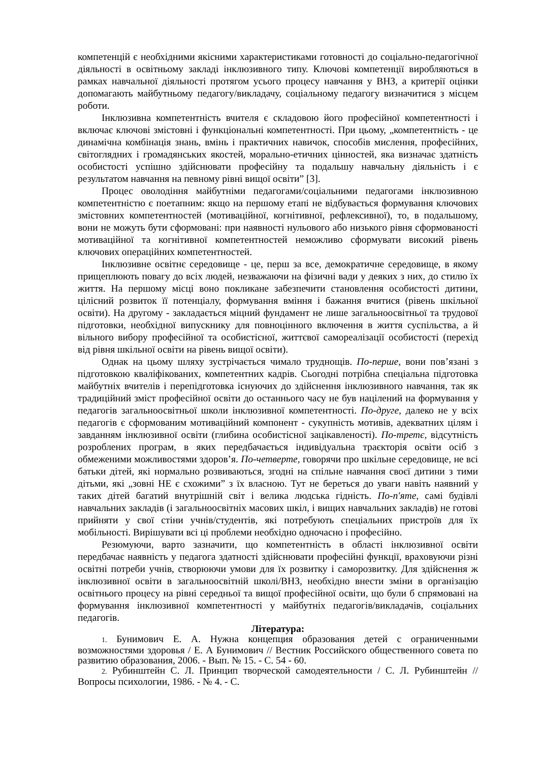компетенцій є необхідними якісними характеристиками готовності до соціально-педагогічної діяльності в освітньому закладі інклюзивного типу. Ключові компетенції виробляються в рамках навчальної діяльності протягом усього процесу навчання у ВНЗ, а критерії оцінки допомагають майбутньому педагогу/викладачу, соціальному педагогу визначитися з місцем роботи.
Інклюзивна компетентність вчителя є складовою його професійної компетентності і включає ключові змістовні і функціональні компетентності. При цьому, „компетентність - це динамічна комбінація знань, вмінь і практичних навичок, способів мислення, професійних, світоглядних і громадянських якостей, морально-етичних цінностей, яка визначає здатність особистості успішно здійснювати професійну та подальшу навчальну діяльність і є результатом навчання на певному рівні вищої освіти” [3].
Процес оволодіння майбутніми педагогами/соціальними педагогами інклюзивною компетентністю є поетапним: якщо на першому етапі не відбувається формування ключових змістовних компетентностей (мотиваційної, когнітивної, рефлексивної), то, в подальшому, вони не можуть бути сформовані: при наявності нульового або низького рівня сформованості мотиваційної та когнітивної компетентностей неможливо сформувати високий рівень ключових операційних компетентностей.
Інклюзивне освітнє середовище - це, перш за все, демократичне середовище, в якому прищеплюють повагу до всіх людей, незважаючи на фізичні вади у деяких з них, до стилю їх життя. На першому місці воно покликане забезпечити становлення особистості дитини, цілісний розвиток її потенціалу, формування вміння і бажання вчитися (рівень шкільної освіти). На другому - закладається міцний фундамент не лише загальноосвітньої та трудової підготовки, необхідної випускнику для повноцінного включення в життя суспільства, а й вільного вибору професійної та особистісної, життєвої самореалізації особистості (перехід від рівня шкільної освіти на рівень вищої освіти).
Однак на цьому шляху зустрічається чимало труднощів. По-перше, вони пов’язані з підготовкою кваліфікованих, компетентних кадрів. Сьогодні потрібна спеціальна підготовка майбутніх вчителів і перепідготовка існуючих до здійснення інклюзивного навчання, так як традиційний зміст професійної освіти до останнього часу не був націлений на формування у педагогів загальноосвітньої школи інклюзивної компетентності. По-друге, далеко не у всіх педагогів є сформованим мотиваційний компонент - сукупність мотивів, адекватних цілям і завданням інклюзивної освіти (глибина особистісної зацікавленості). По-третє, відсутність розроблених програм, в яких передбачається індивідуальна траєкторія освіти осіб з обмеженими можливостями здоров’я. По-четверте, говорячи про шкільне середовище, не всі батьки дітей, які нормально розвиваються, згодні на спільне навчання своєї дитини з тими дітьми, які „зовні НЕ є схожими” з їх власною. Тут не береться до уваги навіть наявний у таких дітей багатий внутрішній світ і велика людська гідність. По-п'яте, самі будівлі навчальних закладів (і загальноосвітніх масових шкіл, і вищих навчальних закладів) не готові прийняти у свої стіни учнів/студентів, які потребують спеціальних пристроїв для їх мобільності. Вирішувати всі ці проблеми необхідно одночасно і професійно.
Резюмуючи, варто зазначити, що компетентність в області інклюзивної освіти передбачає наявність у педагога здатності здійснювати професійні функції, враховуючи різні освітні потреби учнів, створюючи умови для їх розвитку і саморозвитку. Для здійснення ж інклюзивної освіти в загальноосвітній школі/ВНЗ, необхідно внести зміни в організацію освітнього процесу на рівні середньої та вищої професійної освіти, що були б спрямовані на формування інклюзивної компетентності у майбутніх педагогів/викладачів, соціальних педагогів.
Література:
1. Бунимович Е. А. Нужна концепция образования детей с ограниченными возможностями здоровья / Е. А Бунимович // Вестник Российского общественного совета по развитию образования, 2006. - Вып. № 15. - С. 54 - 60.
2. Рубинштейн С. Л. Принцип творческой самодеятельности / С. Л. Рубинштейн // Вопросы психологии, 1986. - № 4. - С.